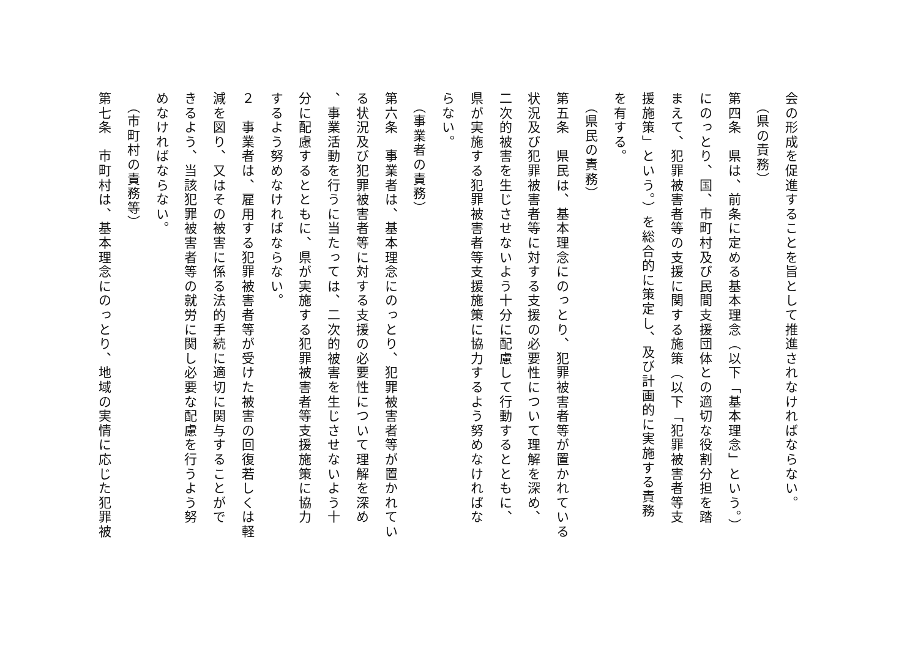会の形成を促進することを旨として推進されなければならない。
　（県の責務）
第四条　県は、前条に定める基本理念（以下「基本理念」という。）
にのっとり、国、市町村及び民間支援団体との適切な役割分担を踏
まえて、犯罪被害者等の支援に関する施策（以下「犯罪被害者等支
援施策」という。）を総合的に策定し、及び計画的に実施する責務
を有する。
　（県民の責務）
第五条　県民は、基本理念にのっとり、犯罪被害者等が置かれている
状況及び犯罪被害者等に対する支援の必要性について理解を深め、
二次的被害を生じさせないよう十分に配慮して行動するとともに、
県が実施する犯罪被害者等支援施策に協力するよう努めなければな
らない。
　（事業者の責務）
第六条　事業者は、基本理念にのっとり、犯罪被害者等が置かれてい
る状況及び犯罪被害者等に対する支援の必要性について理解を深め
、事業活動を行うに当たっては、二次的被害を生じさせないよう十
分に配慮するとともに、県が実施する犯罪被害者等支援施策に協力
するよう努めなければならない。
２　事業者は、雇用する犯罪被害者等が受けた被害の回復若しくは軽
減を図り、又はその被害に係る法的手続に適切に関与することがで
きるよう、当該犯罪被害者等の就労に関し必要な配慮を行うよう努
めなければならない。
　（市町村の責務等）
第七条　市町村は、基本理念にのっとり、地域の実情に応じた犯罪被